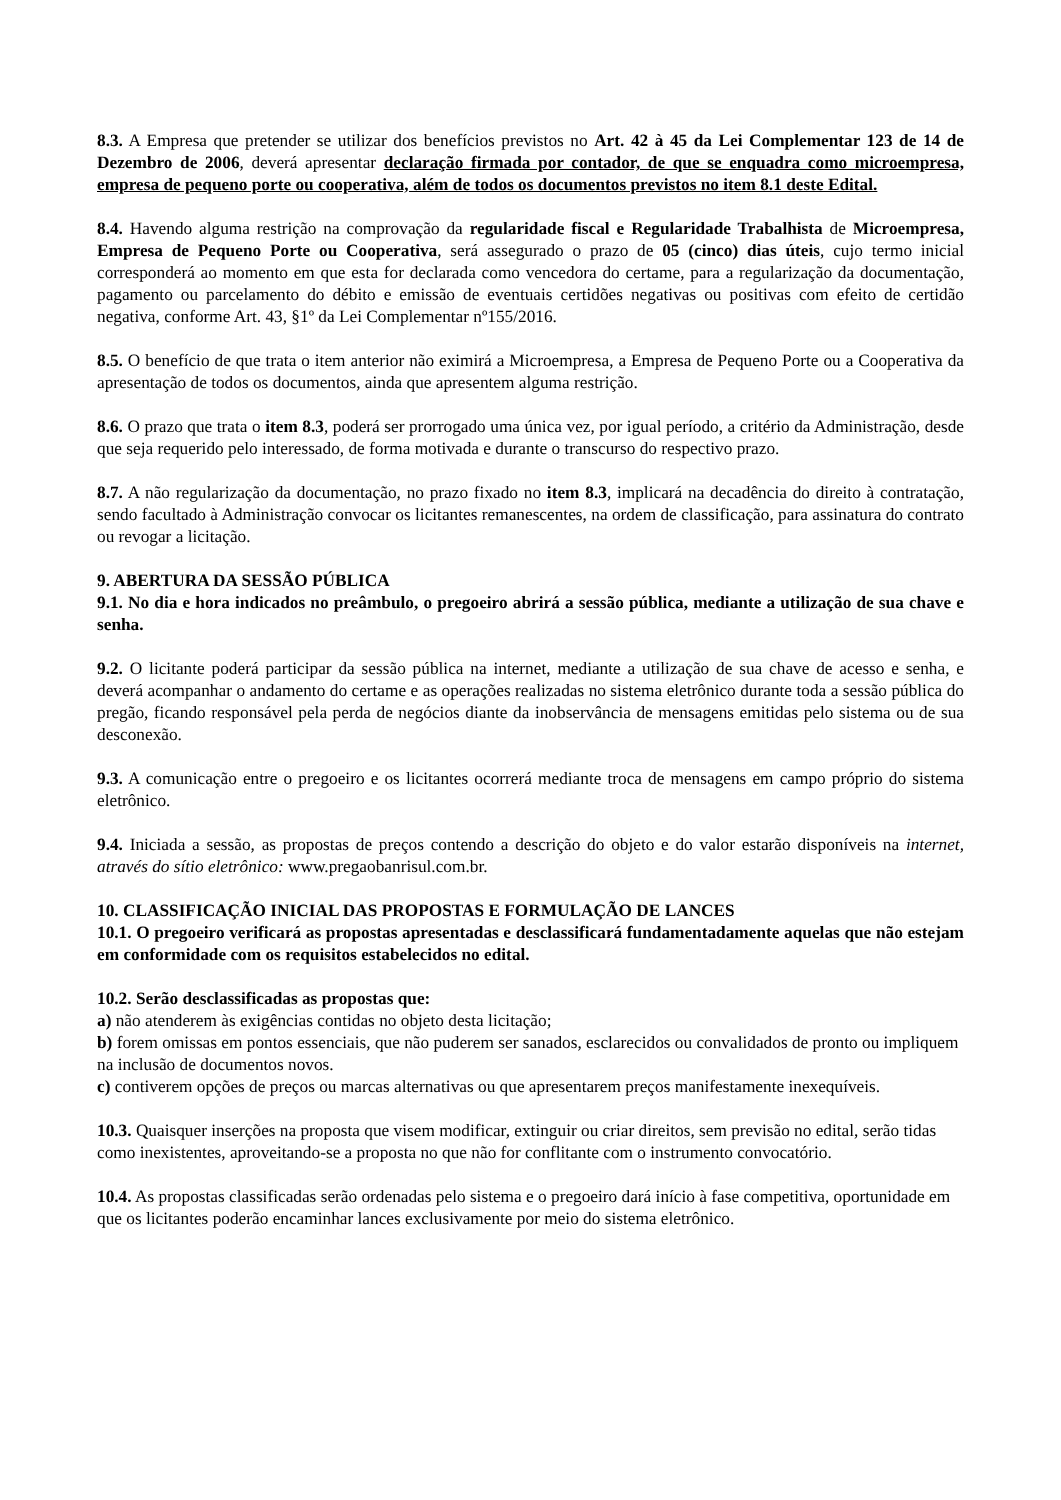8.3. A Empresa que pretender se utilizar dos benefícios previstos no Art. 42 à 45 da Lei Complementar 123 de 14 de Dezembro de 2006, deverá apresentar declaração firmada por contador, de que se enquadra como microempresa, empresa de pequeno porte ou cooperativa, além de todos os documentos previstos no item 8.1 deste Edital.
8.4. Havendo alguma restrição na comprovação da regularidade fiscal e Regularidade Trabalhista de Microempresa, Empresa de Pequeno Porte ou Cooperativa, será assegurado o prazo de 05 (cinco) dias úteis, cujo termo inicial corresponderá ao momento em que esta for declarada como vencedora do certame, para a regularização da documentação, pagamento ou parcelamento do débito e emissão de eventuais certidões negativas ou positivas com efeito de certidão negativa, conforme Art. 43, §1º da Lei Complementar nº155/2016.
8.5. O benefício de que trata o item anterior não eximirá a Microempresa, a Empresa de Pequeno Porte ou a Cooperativa da apresentação de todos os documentos, ainda que apresentem alguma restrição.
8.6. O prazo que trata o item 8.3, poderá ser prorrogado uma única vez, por igual período, a critério da Administração, desde que seja requerido pelo interessado, de forma motivada e durante o transcurso do respectivo prazo.
8.7. A não regularização da documentação, no prazo fixado no item 8.3, implicará na decadência do direito à contratação, sendo facultado à Administração convocar os licitantes remanescentes, na ordem de classificação, para assinatura do contrato ou revogar a licitação.
9. ABERTURA DA SESSÃO PÚBLICA
9.1. No dia e hora indicados no preâmbulo, o pregoeiro abrirá a sessão pública, mediante a utilização de sua chave e senha.
9.2. O licitante poderá participar da sessão pública na internet, mediante a utilização de sua chave de acesso e senha, e deverá acompanhar o andamento do certame e as operações realizadas no sistema eletrônico durante toda a sessão pública do pregão, ficando responsável pela perda de negócios diante da inobservância de mensagens emitidas pelo sistema ou de sua desconexão.
9.3. A comunicação entre o pregoeiro e os licitantes ocorrerá mediante troca de mensagens em campo próprio do sistema eletrônico.
9.4. Iniciada a sessão, as propostas de preços contendo a descrição do objeto e do valor estarão disponíveis na internet, através do sítio eletrônico: www.pregaobanrisul.com.br.
10. CLASSIFICAÇÃO INICIAL DAS PROPOSTAS E FORMULAÇÃO DE LANCES
10.1. O pregoeiro verificará as propostas apresentadas e desclassificará fundamentadamente aquelas que não estejam em conformidade com os requisitos estabelecidos no edital.
10.2. Serão desclassificadas as propostas que:
a) não atenderem às exigências contidas no objeto desta licitação;
b) forem omissas em pontos essenciais, que não puderem ser sanados, esclarecidos ou convalidados de pronto ou impliquem na inclusão de documentos novos.
c) contiverem opções de preços ou marcas alternativas ou que apresentarem preços manifestamente inexequíveis.
10.3. Quaisquer inserções na proposta que visem modificar, extinguir ou criar direitos, sem previsão no edital, serão tidas como inexistentes, aproveitando-se a proposta no que não for conflitante com o instrumento convocatório.
10.4. As propostas classificadas serão ordenadas pelo sistema e o pregoeiro dará início à fase competitiva, oportunidade em que os licitantes poderão encaminhar lances exclusivamente por meio do sistema eletrônico.